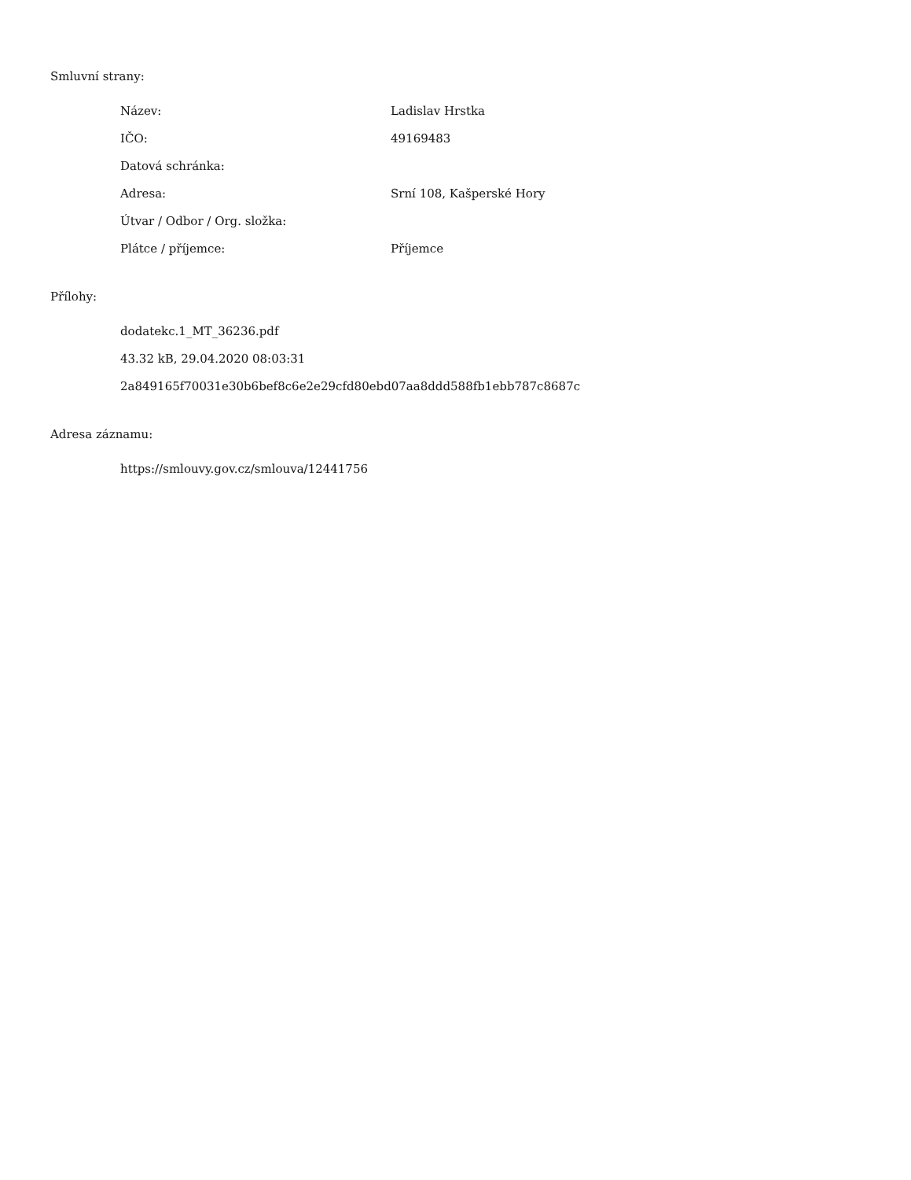Smluvní strany:
| Název: | Ladislav Hrstka |
| IČO: | 49169483 |
| Datová schránka: | |
| Adresa: | Srní 108, Kašperské Hory |
| Útvar / Odbor / Org. složka: | |
| Plátce / příjemce: | Příjemce |
Přílohy:
dodatekc.1_MT_36236.pdf
43.32 kB, 29.04.2020 08:03:31
2a849165f70031e30b6bef8c6e2e29cfd80ebd07aa8ddd588fb1ebb787c8687c
Adresa záznamu:
https://smlouvy.gov.cz/smlouva/12441756